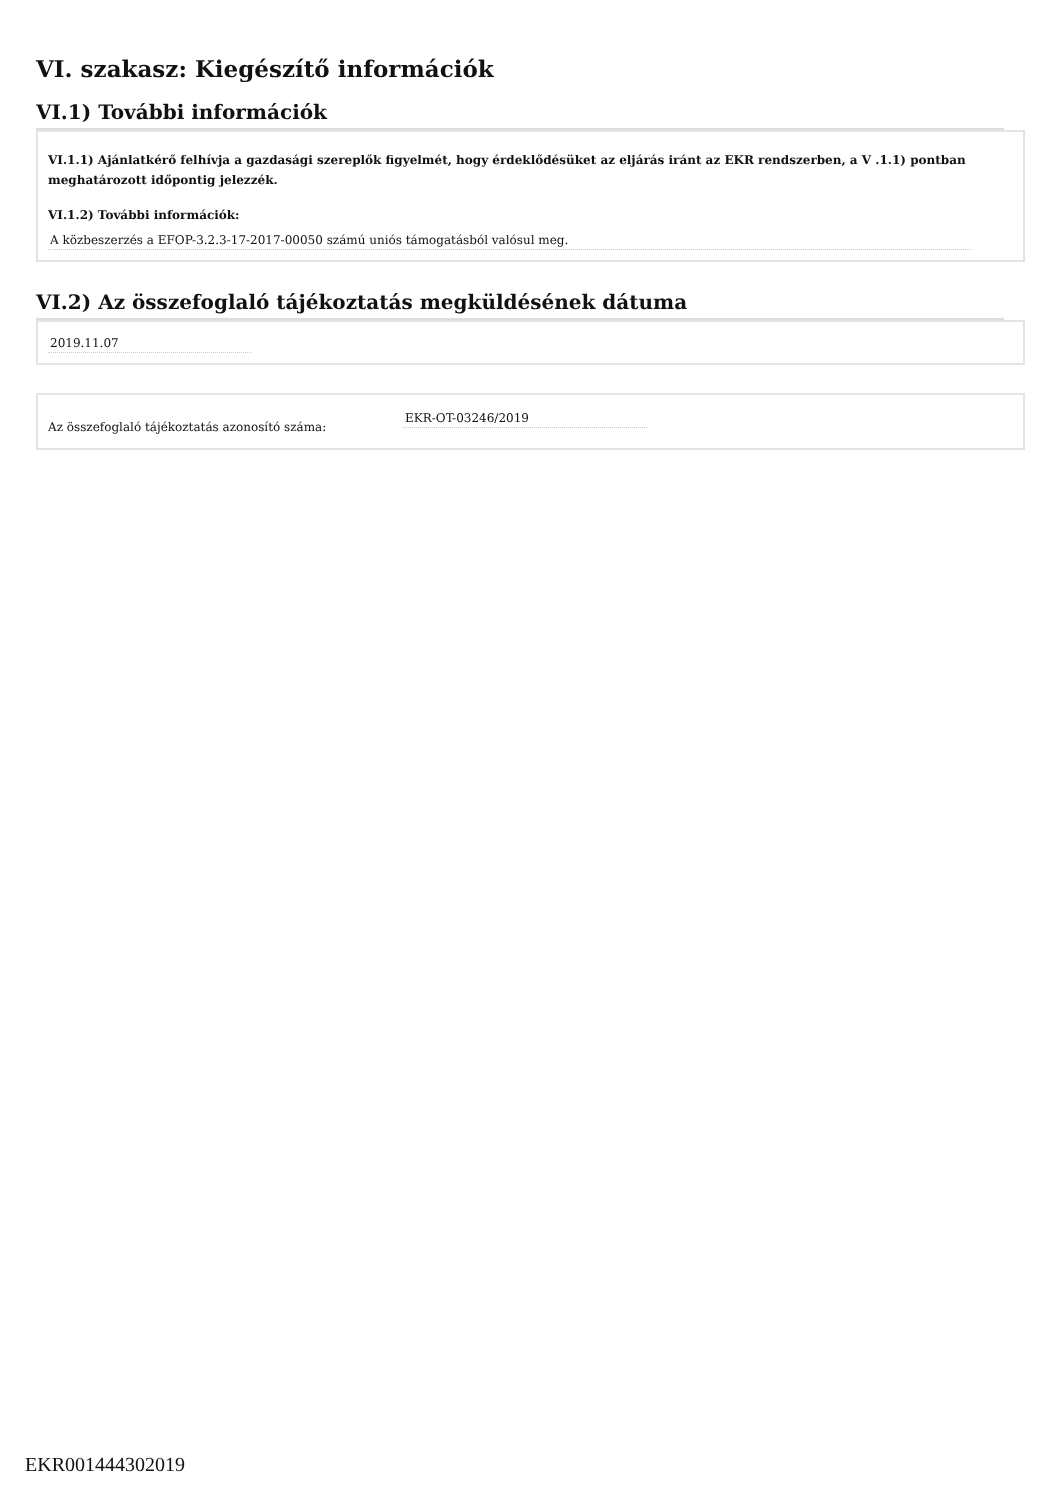VI. szakasz: Kiegészítő információk
VI.1) További információk
VI.1.1) Ajánlatkérő felhívja a gazdasági szereplők figyelmét, hogy érdeklődésüket az eljárás iránt az EKR rendszerben, a V .1.1) pontban meghatározott időpontig jelezzék.
VI.1.2) További információk:
A közbeszerzés a EFOP-3.2.3-17-2017-00050 számú uniós támogatásból valósul meg.
VI.2) Az összefoglaló tájékoztatás megküldésének dátuma
2019.11.07
Az összefoglaló tájékoztatás azonosító száma: EKR-OT-03246/2019
EKR001444302019